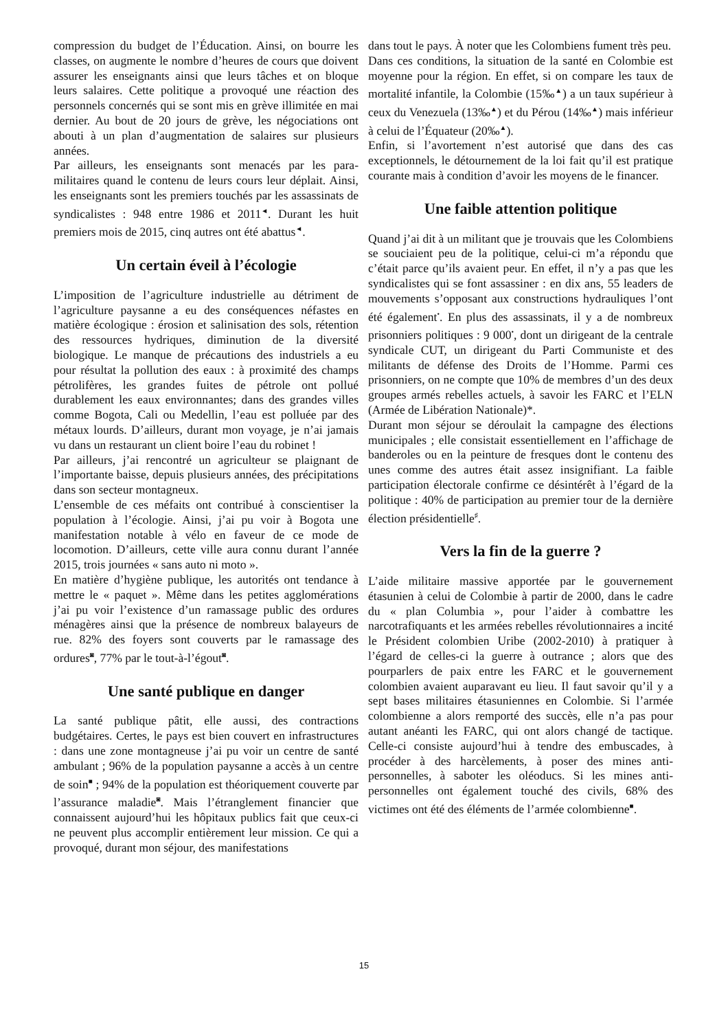compression du budget de l’Éducation. Ainsi, on bourre les classes, on augmente le nombre d’heures de cours que doivent assurer les enseignants ainsi que leurs tâches et on bloque leurs salaires. Cette politique a provoqué une réaction des personnels concernés qui se sont mis en grève illimitée en mai dernier. Au bout de 20 jours de grève, les négociations ont abouti à un plan d’augmentation de salaires sur plusieurs années.
Par ailleurs, les enseignants sont menacés par les para-militaires quand le contenu de leurs cours leur déplait. Ainsi, les enseignants sont les premiers touchés par les assassinats de syndicalistes : 948 entre 1986 et 2011<sup>◄</sup>. Durant les huit premiers mois de 2015, cinq autres ont été abattus<sup>◄</sup>.
Un certain éveil à l’écologie
L’imposition de l’agriculture industrielle au détriment de l’agriculture paysanne a eu des conséquences néfastes en matière écologique : érosion et salinisation des sols, rétention des ressources hydriques, diminution de la diversité biologique. Le manque de précautions des industriels a eu pour résultat la pollution des eaux : à proximité des champs pétrolifères, les grandes fuites de pétrole ont pollué durablement les eaux environnantes; dans des grandes villes comme Bogota, Cali ou Medellin, l’eau est polluée par des métaux lourds. D’ailleurs, durant mon voyage, je n’ai jamais vu dans un restaurant un client boire l’eau du robinet !
Par ailleurs, j’ai rencontré un agriculteur se plaignant de l’importante baisse, depuis plusieurs années, des précipitations dans son secteur montagneux.
L’ensemble de ces méfaits ont contribué à conscientiser la population à l’écologie. Ainsi, j’ai pu voir à Bogota une manifestation notable à vélo en faveur de ce mode de locomotion. D’ailleurs, cette ville aura connu durant l’année 2015, trois journées « sans auto ni moto ».
En matière d’hygiène publique, les autorités ont tendance à mettre le « paquet ». Même dans les petites agglomérations j’ai pu voir l’existence d’un ramassage public des ordures ménagères ainsi que la présence de nombreux balayeurs de rue. 82% des foyers sont couverts par le ramassage des ordures<sup>◙</sup>, 77% par le tout-à-l’égout<sup>◙</sup>.
Une santé publique en danger
La santé publique pâtit, elle aussi, des contractions budgétaires. Certes, le pays est bien couvert en infrastructures : dans une zone montagneuse j’ai pu voir un centre de santé ambulant ; 96% de la population paysanne a accès à un centre de soin<sup>■</sup> ; 94% de la population est théoriquement couverte par l’assurance maladie<sup>◙</sup>. Mais l’étranglement financier que connaissent aujourd’hui les hôpitaux publics fait que ceux-ci ne peuvent plus accomplir entièrement leur mission. Ce qui a provoqué, durant mon séjour, des manifestations
dans tout le pays. À noter que les Colombiens fument très peu.
Dans ces conditions, la situation de la santé en Colombie est moyenne pour la région. En effet, si on compare les taux de mortalité infantile, la Colombie (15‰<sup>▲</sup>) a un taux supérieur à ceux du Venezuela (13‰<sup>▲</sup>) et du Pérou (14‰<sup>▲</sup>) mais inférieur à celui de l’Équateur (20‰<sup>▲</sup>).
Enfin, si l’avortement n’est autorisé que dans des cas exceptionnels, le détournement de la loi fait qu’il est pratique courante mais à condition d’avoir les moyens de le financer.
Une faible attention politique
Quand j’ai dit à un militant que je trouvais que les Colombiens se souciaient peu de la politique, celui-ci m’a répondu que c’était parce qu’ils avaient peur. En effet, il n’y a pas que les syndicalistes qui se font assassiner : en dix ans, 55 leaders de mouvements s’opposant aux constructions hydrauliques l’ont été également<sup>•</sup>. En plus des assassinats, il y a de nombreux prisonniers politiques : 9 000<sup>•</sup>, dont un dirigeant de la centrale syndicale CUT, un dirigeant du Parti Communiste et des militants de défense des Droits de l’Homme. Parmi ces prisonniers, on ne compte que 10% de membres d’un des deux groupes armés rebelles actuels, à savoir les FARC et l’ELN (Armée de Libération Nationale)*.
Durant mon séjour se déroulait la campagne des élections municipales ; elle consistait essentiellement en l’affichage de banderoles ou en la peinture de fresques dont le contenu des unes comme des autres était assez insignifiant. La faible participation électorale confirme ce désintérêt à l’égard de la politique : 40% de participation au premier tour de la dernière élection présidentielle<sup>♯</sup>.
Vers la fin de la guerre ?
L’aide militaire massive apportée par le gouvernement étasunien à celui de Colombie à partir de 2000, dans le cadre du « plan Columbia », pour l’aider à combattre les narcotrafiquants et les armées rebelles révolutionnaires a incité le Président colombien Uribe (2002-2010) à pratiquer à l’égard de celles-ci la guerre à outrance ; alors que des pourparlers de paix entre les FARC et le gouvernement colombien avaient auparavant eu lieu. Il faut savoir qu’il y a sept bases militaires étasuniennes en Colombie. Si l’armée colombienne a alors remporté des succès, elle n’a pas pour autant anéanti les FARC, qui ont alors changé de tactique. Celle-ci consiste aujourd’hui à tendre des embuscades, à procéder à des harcèlements, à poser des mines anti-personnelles, à saboter les oléoducs. Si les mines anti-personnelles ont également touché des civils, 68% des victimes ont été des éléments de l’armée colombienne<sup>■</sup>.
15